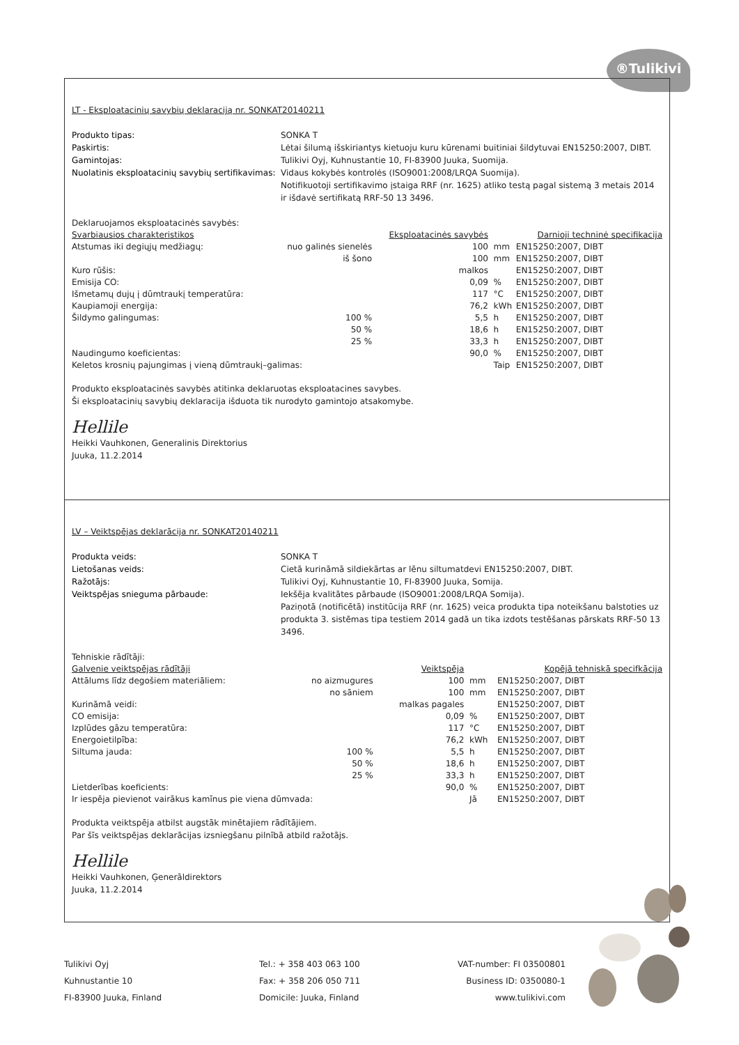®Tulikivi
LT - Eksploatacinių savybių deklaraciją nr. SONKAT20140211
Produkto tipas: SONKA T Paskirtis: Lėtai šilumą išskiriantys kietuoju kuru kūrenami buitiniai šildytuvai EN15250:2007, DIBT. Gamintojas: Tulikivi Oyj, Kuhnustantie 10, FI-83900 Juuka, Suomija. Nuolatinis eksploatacinių savybių sertifikavimas: Vidaus kokybės kontrolės (ISO9001:2008/LRQA Suomija).
Notifikuotoji sertifikavimo įstaiga RRF (nr. 1625) atliko testą pagal sistemą 3 metais 2014 ir išdavė sertifikatą RRF-50 13 3496.
Deklaruojamos eksploatacinės savybės:
| Svarbiausios charakteristikos | | Eksploatacinės savybės | | Darnioji techninė specifikacija |
| --- | --- | --- | --- | --- |
| Atstumas iki degiųjų medžiagų: | nuo galinės sienelės | 100 | mm | EN15250:2007, DIBT |
| | iš šono | 100 | mm | EN15250:2007, DIBT |
| Kuro rūšis: | | malkos | | EN15250:2007, DIBT |
| Emisija CO: | | 0,09 | % | EN15250:2007, DIBT |
| Išmetamų dujų į dūmtraukį temperatūra: | | 117 | °C | EN15250:2007, DIBT |
| Kaupiamoji energija: | | 76,2 | kWh | EN15250:2007, DIBT |
| Šildymo galingumas: | 100 % | 5,5 | h | EN15250:2007, DIBT |
| | 50 % | 18,6 | h | EN15250:2007, DIBT |
| | 25 % | 33,3 | h | EN15250:2007, DIBT |
| Naudingumo koeficientas: | | 90,0 | % | EN15250:2007, DIBT |
| Keletos krosnių pajungimas į vieną dūmtraukį–galimas: | | | Taip | EN15250:2007, DIBT |
Produkto eksploatacinės savybės atitinka deklaruotas eksploatacines savybes.
Ši eksploatacinių savybių deklaracija išduota tik nurodyto gamintojo atsakomybe.
Hellile
Heikki Vauhkonen, Generalinis Direktorius
Juuka, 11.2.2014
LV – Veiktspējas deklarācija nr. SONKAT20140211
Produkta veids: SONKA T Lietošanas veids: Cietā kurināmā sildiekārtas ar lēnu siltumatdevi EN15250:2007, DIBT. Ražotājs: Tulikivi Oyj, Kuhnustantie 10, FI-83900 Juuka, Somija. Veiktspējas snieguma pārbaude: Iekšēja kvalitātes pārbaude (ISO9001:2008/LRQA Somija).
Paziņotā (notificētā) institūcija RRF (nr. 1625) veica produkta tipa noteikšanu balstoties uz produkta 3. sistēmas tipa testiem 2014 gadā un tika izdots testēšanas pārskats RRF-50 13 3496.
Tehniskie rādītāji:
| Galvenie veiktspējas rādītāji | | Veiktspēja | | Kopējā tehniskā specifkācija |
| --- | --- | --- | --- | --- |
| Attālums līdz degošiem materiāliem: | no aizmugures | 100 | mm | EN15250:2007, DIBT |
| | no sāniem | 100 | mm | EN15250:2007, DIBT |
| Kurināmā veidi: | | malkas pagales | | EN15250:2007, DIBT |
| CO emisija: | | 0,09 | % | EN15250:2007, DIBT |
| Izplūdes gāzu temperatūra: | | 117 | °C | EN15250:2007, DIBT |
| Energoietilpība: | | 76,2 | kWh | EN15250:2007, DIBT |
| Siltuma jauda: | 100 % | 5,5 | h | EN15250:2007, DIBT |
| | 50 % | 18,6 | h | EN15250:2007, DIBT |
| | 25 % | 33,3 | h | EN15250:2007, DIBT |
| Lietderības koeficients: | | 90,0 | % | EN15250:2007, DIBT |
| Ir iespēja pievienot vairākus kamīnus pie viena dūmvada: | | | Jā | EN15250:2007, DIBT |
Produkta veiktspēja atbilst augstāk minētajiem rādītājiem.
Par šīs veiktspējas deklarācijas izsniegšanu pilnībā atbild ražotājs.
Hellile
Heikki Vauhkonen, Ģenerāldirektors
Juuka, 11.2.2014
Tulikivi Oyj
Kuhnustantie 10
FI-83900 Juuka, Finland
Tel.: + 358 403 063 100
Fax: + 358 206 050 711
Domicile: Juuka, Finland
VAT-number: FI 03500801
Business ID: 0350080-1
www.tulikivi.com